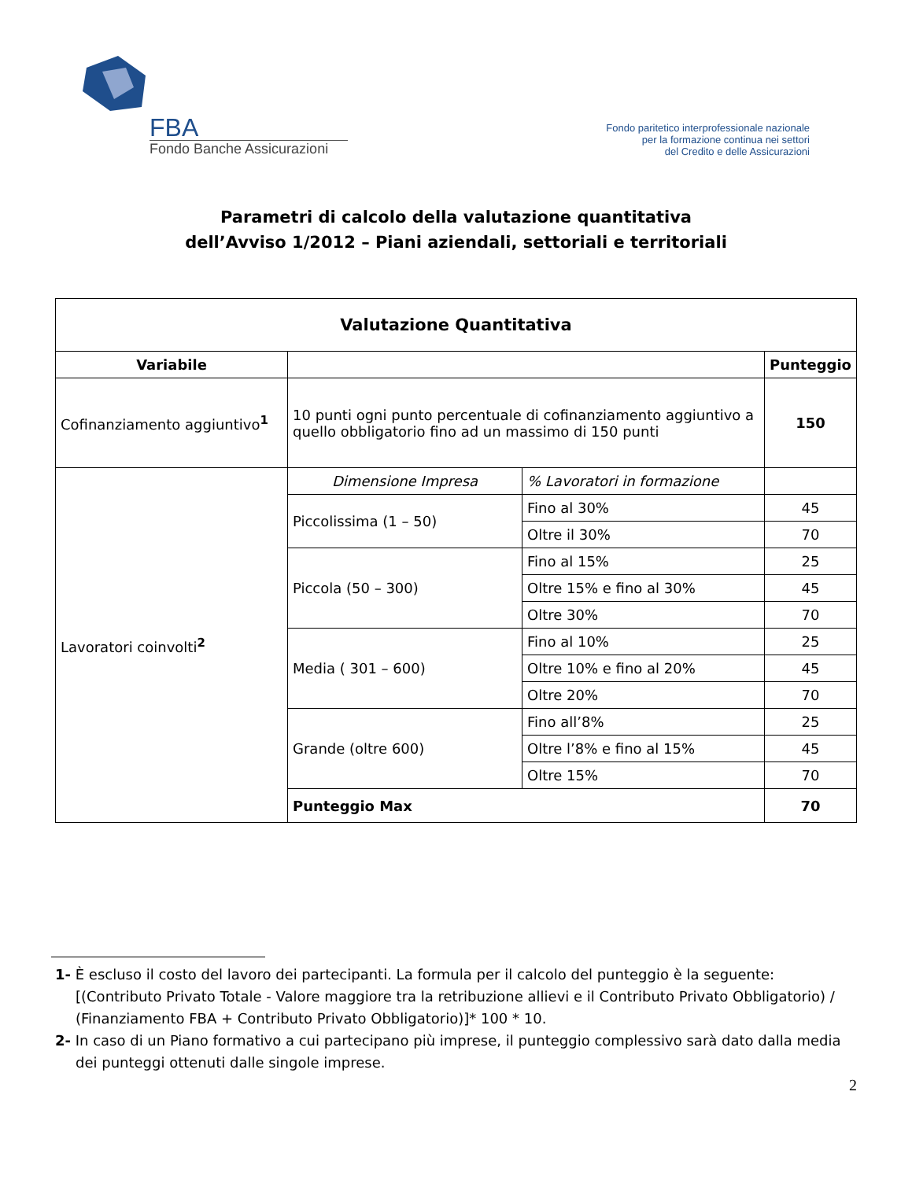FBA
Fondo Banche Assicurazioni
Fondo paritetico interprofessionale nazionale
per la formazione continua nei settori
del Credito e delle Assicurazioni
Parametri di calcolo della valutazione quantitativa
dell’Avviso 1/2012 – Piani aziendali, settoriali e territoriali
| Valutazione Quantitativa | | | |
| --- | --- | --- | --- |
| Variabile | | | Punteggio |
| Cofinanziamento aggiuntivo<sup>1</sup> | 10 punti ogni punto percentuale di cofinanziamento aggiuntivo a quello obbligatorio fino ad un massimo di 150 punti | | 150 |
| Lavoratori coinvolti<sup>2</sup> | Dimensione Impresa | % Lavoratori in formazione | |
| | Piccolissima (1 – 50) | Fino al 30% | 45 |
| | | Oltre il 30% | 70 |
| | Piccola (50 – 300) | Fino al 15% | 25 |
| | | Oltre 15% e fino al 30% | 45 |
| | | Oltre 30% | 70 |
| | Media ( 301 – 600) | Fino al 10% | 25 |
| | | Oltre 10% e fino al 20% | 45 |
| | | Oltre 20% | 70 |
| | Grande (oltre 600) | Fino all’8% | 25 |
| | | Oltre l’8% e fino al 15% | 45 |
| | | Oltre 15% | 70 |
| | Punteggio Max | | 70 |
1- È escluso il costo del lavoro dei partecipanti. La formula per il calcolo del punteggio è la seguente: [(Contributo Privato Totale - Valore maggiore tra la retribuzione allievi e il Contributo Privato Obbligatorio) / (Finanziamento FBA + Contributo Privato Obbligatorio)]* 100 * 10.
2- In caso di un Piano formativo a cui partecipano più imprese, il punteggio complessivo sarà dato dalla media dei punteggi ottenuti dalle singole imprese.
2